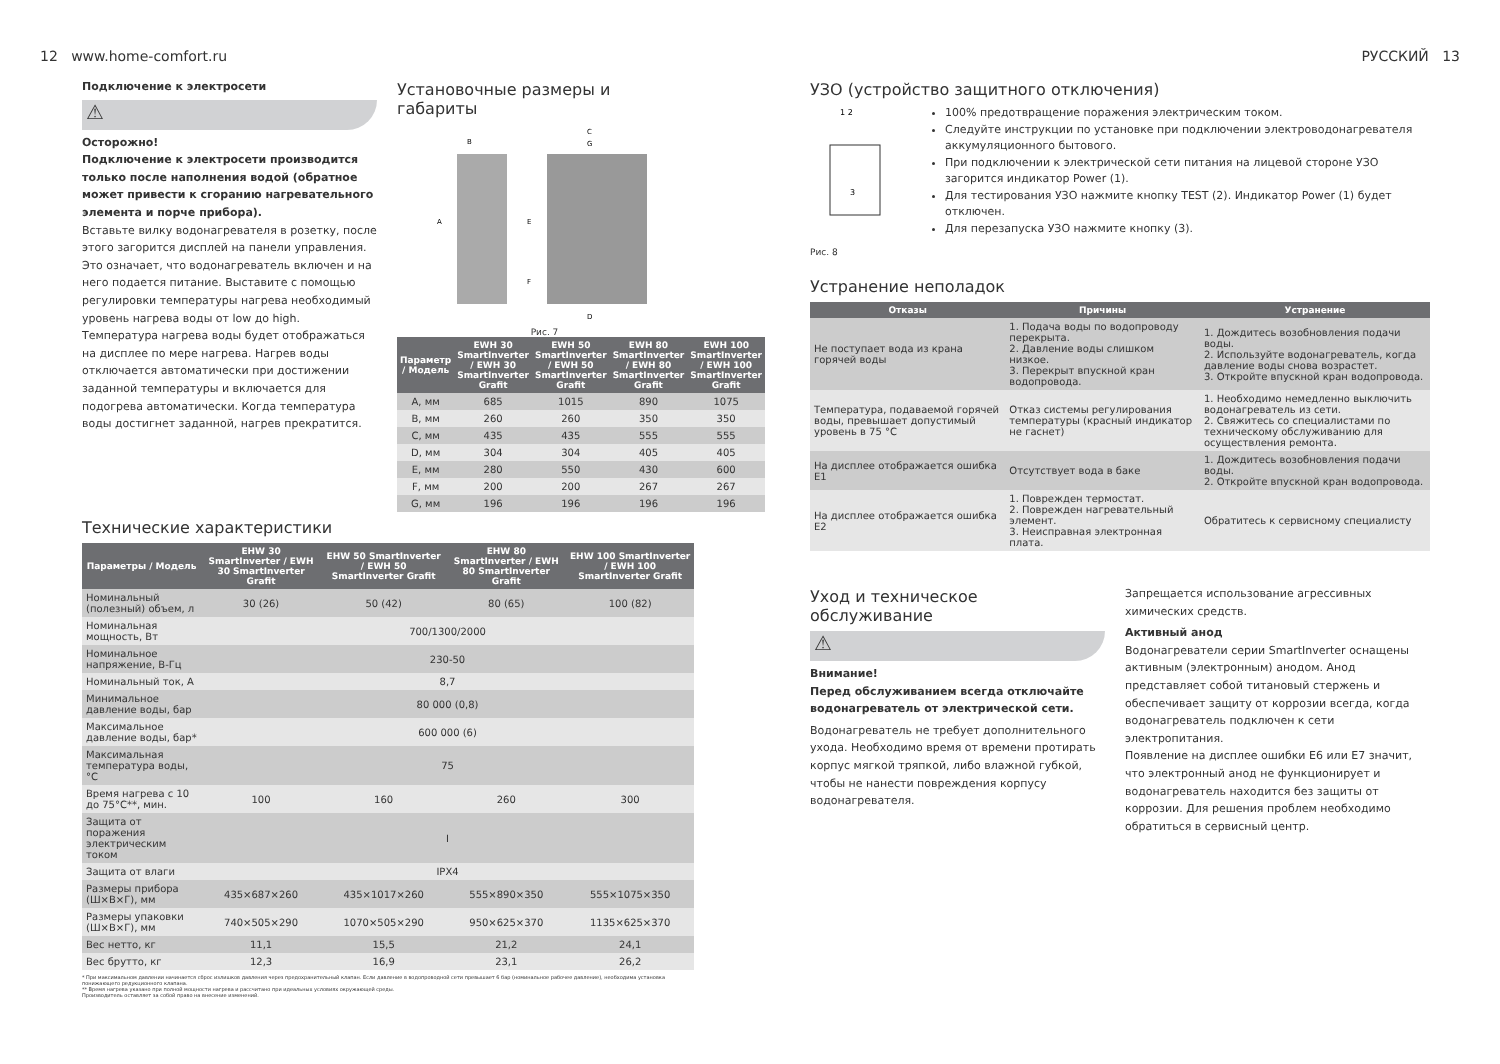12 www.home-comfort.ru
Подключение к электросети
⚠
Осторожно!
Подключение к электросети производится только после наполнения водой (обратное может привести к сгоранию нагревательного элемента и порче прибора).
Вставьте вилку водонагревателя в розетку, после этого загорится дисплей на панели управления. Это означает, что водонагреватель включен и на него подается питание. Выставите с помощью регулировки температуры нагрева необходимый уровень нагрева воды от low до high. Температура нагрева воды будет отображаться на дисплее по мере нагрева. Нагрев воды отключается автоматически при достижении заданной температуры и включается для подогрева автоматически. Когда температура воды достигнет заданной, нагрев прекратится.
Установочные размеры и габариты
B
C
G
A
E
F
D
Рис. 7
| Параметр / Модель | EWH 30 SmartInverter / EWH 30 SmartInverter Grafit | EWH 50 SmartInverter / EWH 50 SmartInverter Grafit | EWH 80 SmartInverter / EWH 80 SmartInverter Grafit | EWH 100 SmartInverter / EWH 100 SmartInverter Grafit |
| --- | --- | --- | --- | --- |
| A, мм | 685 | 1015 | 890 | 1075 |
| B, мм | 260 | 260 | 350 | 350 |
| C, мм | 435 | 435 | 555 | 555 |
| D, мм | 304 | 304 | 405 | 405 |
| E, мм | 280 | 550 | 430 | 600 |
| F, мм | 200 | 200 | 267 | 267 |
| G, мм | 196 | 196 | 196 | 196 |
Технические характеристики
| Параметры / Модель | EHW 30 SmartInverter / EWH 30 SmartInverter Grafit | EHW 50 SmartInverter / EWH 50 SmartInverter Grafit | EHW 80 SmartInverter / EWH 80 SmartInverter Grafit | EHW 100 SmartInverter / EWH 100 SmartInverter Grafit |
| --- | --- | --- | --- | --- |
| Номинальный (полезный) объем, л | 30 (26) | 50 (42) | 80 (65) | 100 (82) |
| Номинальная мощность, Вт | 700/1300/2000 | | | |
| Номинальное напряжение, В-Гц | 230-50 | | | |
| Номинальный ток, А | 8,7 | | | |
| Минимальное давление воды, бар | 80 000 (0,8) | | | |
| Максимальное давление воды, бар* | 600 000 (6) | | | |
| Максимальная температура воды, °C | 75 | | | |
| Время нагрева с 10 до 75°C**, мин. | 100 | 160 | 260 | 300 |
| Защита от поражения электрическим током | I | | | |
| Защита от влаги | IPX4 | | | |
| Размеры прибора (Ш×В×Г), мм | 435×687×260 | 435×1017×260 | 555×890×350 | 555×1075×350 |
| Размеры упаковки (Ш×В×Г), мм | 740×505×290 | 1070×505×290 | 950×625×370 | 1135×625×370 |
| Вес нетто, кг | 11,1 | 15,5 | 21,2 | 24,1 |
| Вес брутто, кг | 12,3 | 16,9 | 23,1 | 26,2 |
* При максимальном давлении начинается сброс излишков давления через предохранительный клапан. Если давление в водопроводной сети превышает 6 бар (номинальное рабочее давление), необходима установка понижающего редукционного клапана.
** Время нагрева указано при полной мощности нагрева и рассчитано при идеальных условиях окружающей среды.
Производитель оставляет за собой право на внесение изменений.
РУССКИЙ 13
УЗО (устройство защитного отключения)
1 2
3
Рис. 8
100% предотвращение поражения электрическим током.
Следуйте инструкции по установке при подключении электроводонагревателя аккумуляционного бытового.
При подключении к электрической сети питания на лицевой стороне УЗО загорится индикатор Power (1).
Для тестирования УЗО нажмите кнопку TEST (2). Индикатор Power (1) будет отключен.
Для перезапуска УЗО нажмите кнопку (3).
Устранение неполадок
| Отказы | Причины | Устранение |
| --- | --- | --- |
| Не поступает вода из крана горячей воды | 1. Подача воды по водопроводу перекрыта. 2. Давление воды слишком низкое. 3. Перекрыт впускной кран водопровода. | 1. Дождитесь возобновления подачи воды. 2. Используйте водонагреватель, когда давление воды снова возрастет. 3. Откройте впускной кран водопровода. |
| Температура, подаваемой горячей воды, превышает допустимый уровень в 75 °C | Отказ системы регулирования температуры (красный индикатор не гаснет) | 1. Необходимо немедленно выключить водонагреватель из сети. 2. Свяжитесь со специалистами по техническому обслуживанию для осуществления ремонта. |
| На дисплее отображается ошибка E1 | Отсутствует вода в баке | 1. Дождитесь возобновления подачи воды. 2. Откройте впускной кран водопровода. |
| На дисплее отображается ошибка E2 | 1. Поврежден термостат. 2. Поврежден нагревательный элемент. 3. Неисправная электронная плата. | Обратитесь к сервисному специалисту |
Уход и техническое обслуживание
⚠
Внимание!
Перед обслуживанием всегда отключайте водонагреватель от электрической сети.
Водонагреватель не требует дополнительного ухода. Необходимо время от времени протирать корпус мягкой тряпкой, либо влажной губкой, чтобы не нанести повреждения корпусу водонагревателя.
Запрещается использование агрессивных химических средств.
Активный анод
Водонагреватели серии SmartInverter оснащены активным (электронным) анодом. Анод представляет собой титановый стержень и обеспечивает защиту от коррозии всегда, когда водонагреватель подключен к сети электропитания.
Появление на дисплее ошибки E6 или E7 значит, что электронный анод не функционирует и водонагреватель находится без защиты от коррозии. Для решения проблем необходимо обратиться в сервисный центр.